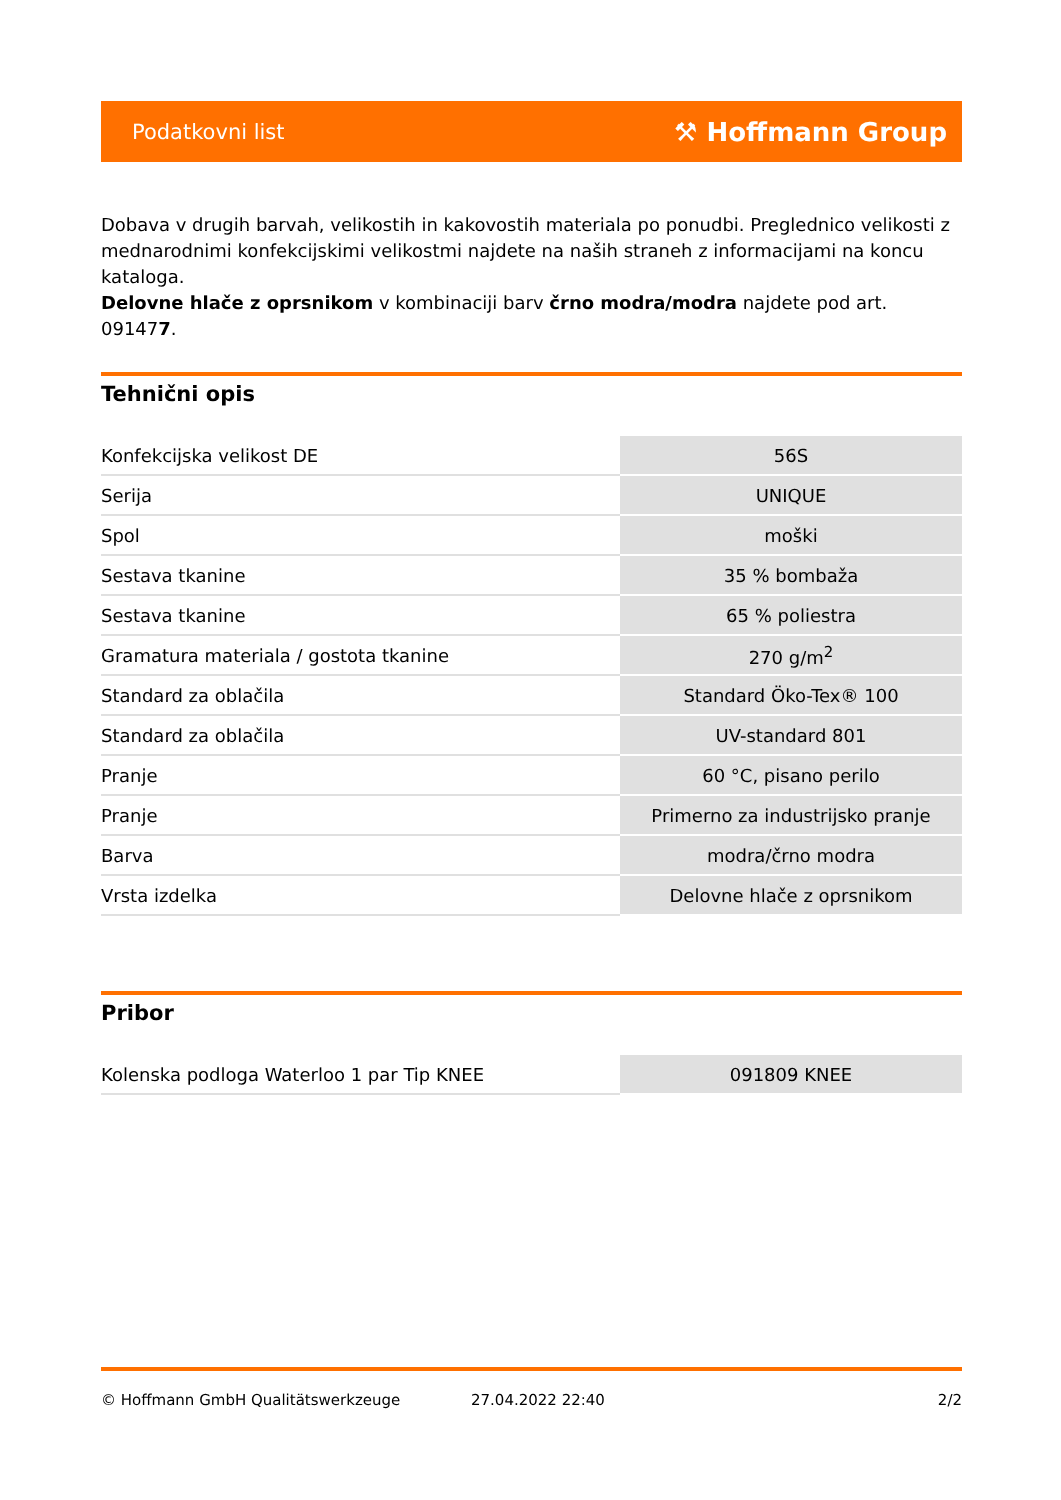Podatkovni list ⚒ Hoffmann Group
Dobava v drugih barvah, velikostih in kakovostih materiala po ponudbi. Preglednico velikosti z mednarodnimi konfekcijskimi velikostmi najdete na naših straneh z informacijami na koncu kataloga.
Delovne hlače z oprsnikom v kombinaciji barv črno modra/modra najdete pod art. 091477.
Tehnični opis
| Konfekcijska velikost DE | 56S |
| Serija | UNIQUE |
| Spol | moški |
| Sestava tkanine | 35 % bombaža |
| Sestava tkanine | 65 % poliestra |
| Gramatura materiala / gostota tkanine | 270 g/m<sup>2</sup> |
| Standard za oblačila | Standard Öko-Tex® 100 |
| Standard za oblačila | UV-standard 801 |
| Pranje | 60 °C, pisano perilo |
| Pranje | Primerno za industrijsko pranje |
| Barva | modra/črno modra |
| Vrsta izdelka | Delovne hlače z oprsnikom |
Pribor
| Kolenska podloga Waterloo 1 par Tip KNEE | 091809 KNEE |
© Hoffmann GmbH Qualitätswerkzeuge 27.04.2022 22:40 2/2